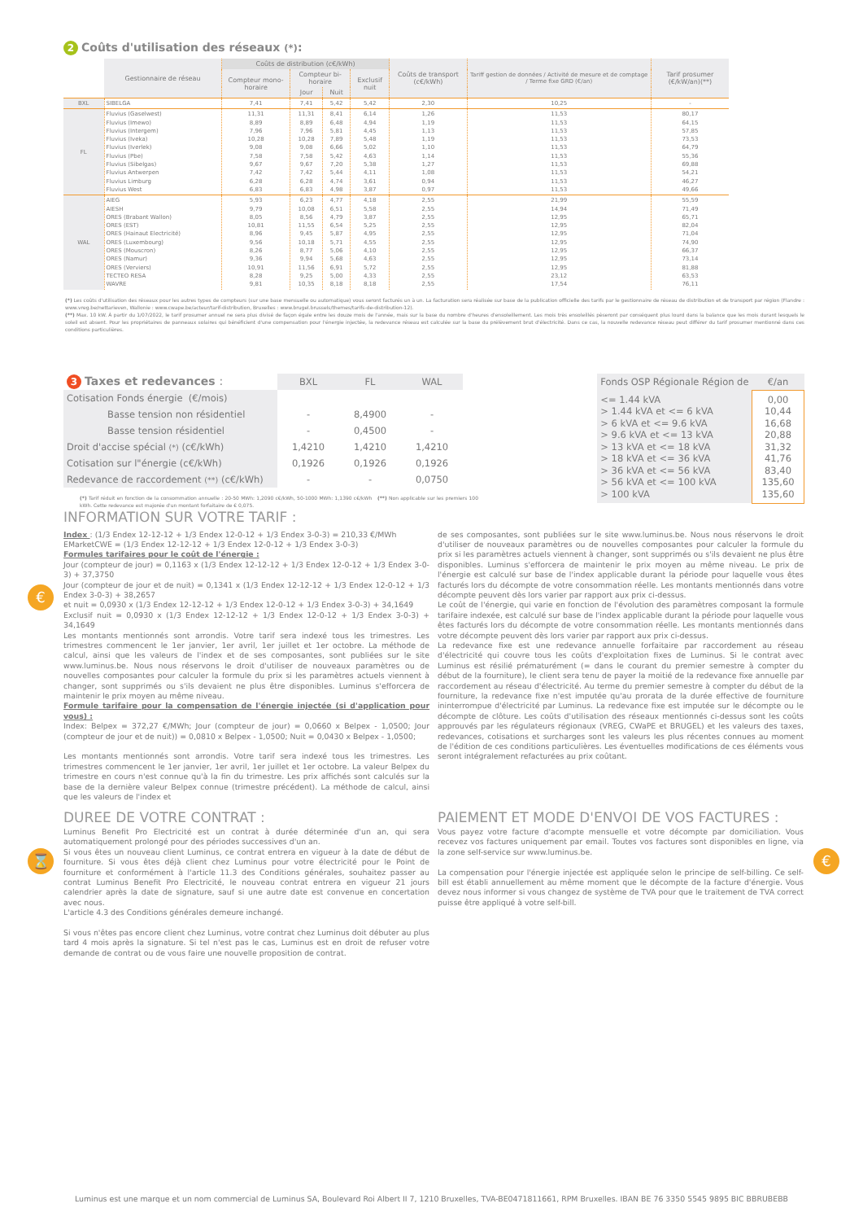€
⌛ €
2 Coûts d'utilisation des réseaux (*):
| | Gestionnaire de réseau | Coûts de distribution (c€/kWh) | | | | Coûts de transport (c€/kWh) | Tariff gestion de données / Activité de mesure et de comptage / Terme fixe GRD (€/an) | Tarif prosumer (€/kW/an)(**) |
| --- | --- | --- | --- | --- | --- | --- | --- | --- |
| | | Compteur mono-horaire | Compteur bi-horaire | | Exclusif nuit | | | |
| | | | Jour | Nuit | | | | |
| BXL | SIBELGA | 7,41 | 7,41 | 5,42 | 5,42 | 2,30 | 10,25 | - |
| FL | Fluvius (Gaselwest) Fluvius (Imewo) Fluvius (Intergem) Fluvius (Iveka) Fluvius (Iverlek) Fluvius (Pbe) Fluvius (Sibelgas) Fluvius Antwerpen Fluvius Limburg Fluvius West | 11,31 8,89 7,96 10,28 9,08 7,58 9,67 7,42 6,28 6,83 | 11,31 8,89 7,96 10,28 9,08 7,58 9,67 7,42 6,28 6,83 | 8,41 6,48 5,81 7,89 6,66 5,42 7,20 5,44 4,74 4,98 | 6,14 4,94 4,45 5,48 5,02 4,63 5,38 4,11 3,61 3,87 | 1,26 1,19 1,13 1,19 1,10 1,14 1,27 1,08 0,94 0,97 | 11,53 11,53 11,53 11,53 11,53 11,53 11,53 11,53 11,53 11,53 | 80,17 64,15 57,85 73,53 64,79 55,36 69,88 54,21 46,27 49,66 |
| WAL | AIEG AIESH ORES (Brabant Wallon) ORES (EST) ORES (Hainaut Electricité) ORES (Luxembourg) ORES (Mouscron) ORES (Namur) ORES (Verviers) TECTEO RESA WAVRE | 5,93 9,79 8,05 10,81 8,96 9,56 8,26 9,36 10,91 8,28 9,81 | 6,23 10,08 8,56 11,55 9,45 10,18 8,77 9,94 11,56 9,25 10,35 | 4,77 6,51 4,79 6,54 5,87 5,71 5,06 5,68 6,91 5,00 8,18 | 4,18 5,58 3,87 5,25 4,95 4,55 4,10 4,63 5,72 4,33 8,18 | 2,55 2,55 2,55 2,55 2,55 2,55 2,55 2,55 2,55 2,55 2,55 | 21,99 14,94 12,95 12,95 12,95 12,95 12,95 12,95 12,95 23,12 17,54 | 55,59 71,49 65,71 82,04 71,04 74,90 66,37 73,14 81,88 63,53 76,11 |
(*) Les coûts d'utilisation des réseaux pour les autres types de compteurs (sur une base mensuelle ou automatique) vous seront facturés un à un. La facturation sera réalisée sur base de la publication officielle des tarifs par le gestionnaire de réseau de distribution et de transport par région (Flandre : www.vreg.be/nettarieven, Wallonie : www.cwape.be/acteur/tarif-distribution, Bruxelles : www.brugel.brussels/themes/tarifs-de-distribution-12).
(**) Max. 10 kW. À partir du 1/07/2022, le tarif prosumer annuel ne sera plus divisé de façon égale entre les douze mois de l'année, mais sur la base du nombre d'heures d'ensoleillement. Les mois très ensoleillés pèseront par conséquent plus lourd dans la balance que les mois durant lesquels le soleil est absent. Pour les propriétaires de panneaux solaires qui bénéficient d'une compensation pour l'énergie injectée, la redevance réseau est calculée sur la base du prélèvement brut d'électricité. Dans ce cas, la nouvelle redevance réseau peut différer du tarif prosumer mentionné dans ces conditions particulières.
| 3 Taxes et redevances : | BXL | FL | WAL |
| --- | --- | --- | --- |
| Cotisation Fonds énergie (€/mois) | | | |
| Basse tension non résidentiel | - | 8,4900 | - |
| Basse tension résidentiel | - | 0,4500 | - |
| Droit d'accise spécial (*) (c€/kWh) | 1,4210 | 1,4210 | 1,4210 |
| Cotisation sur l"énergie (c€/kWh) | 0,1926 | 0,1926 | 0,1926 |
| Redevance de raccordement (**) (c€/kWh) | - | - | 0,0750 |
(*) Tarif réduit en fonction de la consommation annuelle : 20-50 MWh: 1,2090 c€/kWh, 50-1000 MWh: 1,1390 c€/kWh (**) Non applicable sur les premiers 100 kWh. Cette redevance est majorée d'un montant forfaitaire de € 0,075.
| Fonds OSP Régionale Région de | €/an |
| --- | --- |
| <= 1.44 kVA > 1.44 kVA et <= 6 kVA > 6 kVA et <= 9.6 kVA > 9.6 kVA et <= 13 kVA > 13 kVA et <= 18 kVA > 18 kVA et <= 36 kVA > 36 kVA et <= 56 kVA > 56 kVA et <= 100 kVA > 100 kVA | 0,00 10,44 16,68 20,88 31,32 41,76 83,40 135,60 135,60 |
INFORMATION SUR VOTRE TARIF :
Index : (1/3 Endex 12-12-12 + 1/3 Endex 12-0-12 + 1/3 Endex 3-0-3) = 210,33 €/MWh
EMarketCWE = (1/3 Endex 12-12-12 + 1/3 Endex 12-0-12 + 1/3 Endex 3-0-3)
Formules tarifaires pour le coût de l'énergie :
Jour (compteur de jour) = 0,1163 x (1/3 Endex 12-12-12 + 1/3 Endex 12-0-12 + 1/3 Endex 3-0-3) + 37,3750
Jour (compteur de jour et de nuit) = 0,1341 x (1/3 Endex 12-12-12 + 1/3 Endex 12-0-12 + 1/3 Endex 3-0-3) + 38,2657
et nuit = 0,0930 x (1/3 Endex 12-12-12 + 1/3 Endex 12-0-12 + 1/3 Endex 3-0-3) + 34,1649
Exclusif nuit = 0,0930 x (1/3 Endex 12-12-12 + 1/3 Endex 12-0-12 + 1/3 Endex 3-0-3) + 34,1649
Les montants mentionnés sont arrondis. Votre tarif sera indexé tous les trimestres. Les trimestres commencent le 1er janvier, 1er avril, 1er juillet et 1er octobre. La méthode de calcul, ainsi que les valeurs de l'index et de ses composantes, sont publiées sur le site www.luminus.be. Nous nous réservons le droit d'utiliser de nouveaux paramètres ou de nouvelles composantes pour calculer la formule du prix si les paramètres actuels viennent à changer, sont supprimés ou s'ils devaient ne plus être disponibles. Luminus s'efforcera de maintenir le prix moyen au même niveau.
Formule tarifaire pour la compensation de l'énergie injectée (si d'application pour vous) :
Index: Belpex = 372,27 €/MWh; Jour (compteur de jour) = 0,0660 x Belpex - 1,0500; Jour (compteur de jour et de nuit)) = 0,0810 x Belpex - 1,0500; Nuit = 0,0430 x Belpex - 1,0500;
Les montants mentionnés sont arrondis. Votre tarif sera indexé tous les trimestres. Les trimestres commencent le 1er janvier, 1er avril, 1er juillet et 1er octobre. La valeur Belpex du trimestre en cours n'est connue qu'à la fin du trimestre. Les prix affichés sont calculés sur la base de la dernière valeur Belpex connue (trimestre précédent). La méthode de calcul, ainsi que les valeurs de l'index et
de ses composantes, sont publiées sur le site www.luminus.be. Nous nous réservons le droit d'utiliser de nouveaux paramètres ou de nouvelles composantes pour calculer la formule du prix si les paramètres actuels viennent à changer, sont supprimés ou s'ils devaient ne plus être disponibles. Luminus s'efforcera de maintenir le prix moyen au même niveau. Le prix de l'énergie est calculé sur base de l'index applicable durant la période pour laquelle vous êtes facturés lors du décompte de votre consommation réelle. Les montants mentionnés dans votre décompte peuvent dès lors varier par rapport aux prix ci-dessus.
Le coût de l'énergie, qui varie en fonction de l'évolution des paramètres composant la formule tarifaire indexée, est calculé sur base de l'index applicable durant la période pour laquelle vous êtes facturés lors du décompte de votre consommation réelle. Les montants mentionnés dans votre décompte peuvent dès lors varier par rapport aux prix ci-dessus.
La redevance fixe est une redevance annuelle forfaitaire par raccordement au réseau d'électricité qui couvre tous les coûts d'exploitation fixes de Luminus. Si le contrat avec Luminus est résilié prématurément (= dans le courant du premier semestre à compter du début de la fourniture), le client sera tenu de payer la moitié de la redevance fixe annuelle par raccordement au réseau d'électricité. Au terme du premier semestre à compter du début de la fourniture, la redevance fixe n'est imputée qu'au prorata de la durée effective de fourniture ininterrompue d'électricité par Luminus. La redevance fixe est imputée sur le décompte ou le décompte de clôture. Les coûts d'utilisation des réseaux mentionnés ci-dessus sont les coûts approuvés par les régulateurs régionaux (VREG, CWaPE et BRUGEL) et les valeurs des taxes, redevances, cotisations et surcharges sont les valeurs les plus récentes connues au moment de l'édition de ces conditions particulières. Les éventuelles modifications de ces éléments vous seront intégralement refacturées au prix coûtant.
DUREE DE VOTRE CONTRAT :
Luminus Benefit Pro Electricité est un contrat à durée déterminée d'un an, qui sera automatiquement prolongé pour des périodes successives d'un an.
Si vous êtes un nouveau client Luminus, ce contrat entrera en vigueur à la date de début de fourniture. Si vous êtes déjà client chez Luminus pour votre électricité pour le Point de fourniture et conformément à l'article 11.3 des Conditions générales, souhaitez passer au contrat Luminus Benefit Pro Electricité, le nouveau contrat entrera en vigueur 21 jours calendrier après la date de signature, sauf si une autre date est convenue en concertation avec nous.
L'article 4.3 des Conditions générales demeure inchangé.
Si vous n'êtes pas encore client chez Luminus, votre contrat chez Luminus doit débuter au plus tard 4 mois après la signature. Si tel n'est pas le cas, Luminus est en droit de refuser votre demande de contrat ou de vous faire une nouvelle proposition de contrat.
PAIEMENT ET MODE D'ENVOI DE VOS FACTURES :
Vous payez votre facture d'acompte mensuelle et votre décompte par domiciliation. Vous recevez vos factures uniquement par email. Toutes vos factures sont disponibles en ligne, via la zone self-service sur www.luminus.be.
La compensation pour l'énergie injectée est appliquée selon le principe de self-billing. Ce self-bill est établi annuellement au même moment que le décompte de la facture d'énergie. Vous devez nous informer si vous changez de système de TVA pour que le traitement de TVA correct puisse être appliqué à votre self-bill.
Luminus est une marque et un nom commercial de Luminus SA, Boulevard Roi Albert II 7, 1210 Bruxelles, TVA-BE0471811661, RPM Bruxelles. IBAN BE 76 3350 5545 9895 BIC BBRUBEBB